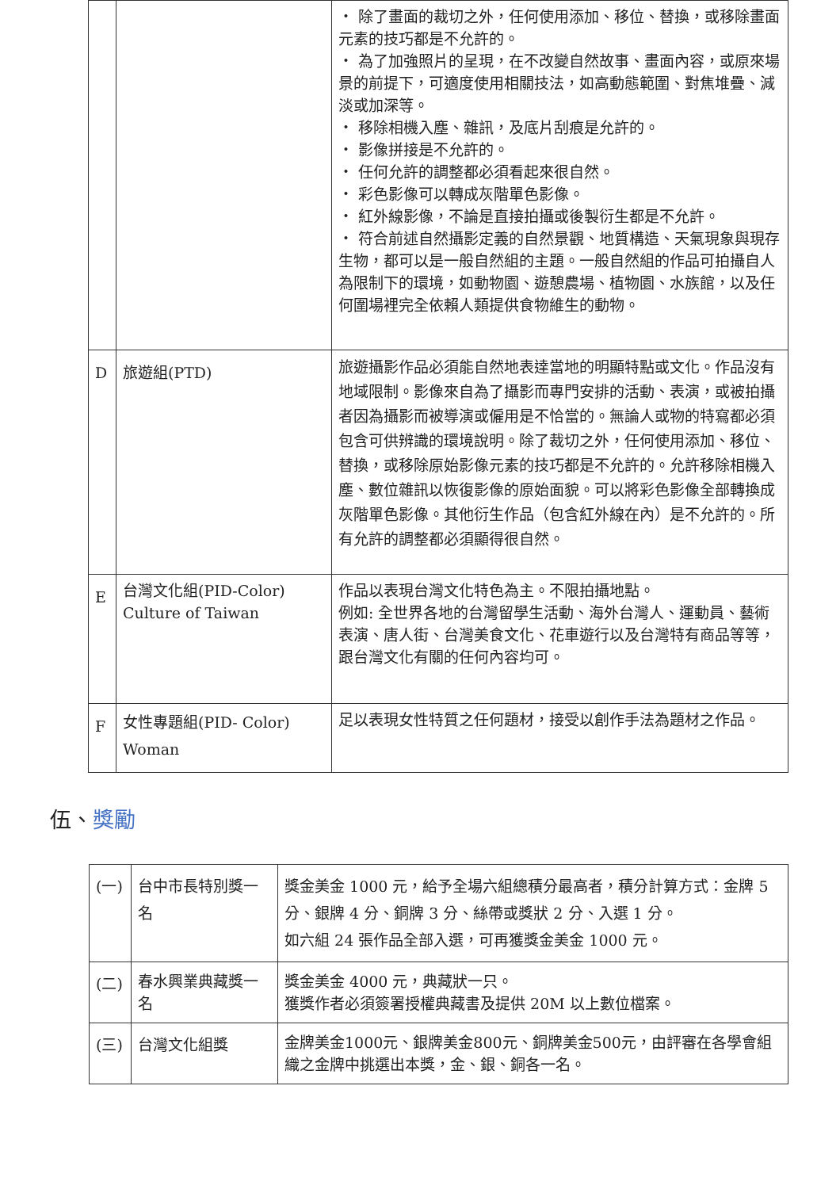| | | ・ 除了畫面的裁切之外，任何使用添加、移位、替換，或移除畫面元素的技巧都是不允許的。 ・ 為了加強照片的呈現，在不改變自然故事、畫面內容，或原來場景的前提下，可適度使用相關技法，如高動態範圍、對焦堆疊、減淡或加深等。 ・ 移除相機入塵、雜訊，及底片刮痕是允許的。 ・ 影像拼接是不允許的。 ・ 任何允許的調整都必須看起來很自然。 ・ 彩色影像可以轉成灰階單色影像。 ・ 紅外線影像，不論是直接拍攝或後製衍生都是不允許。 ・ 符合前述自然攝影定義的自然景觀、地質構造、天氣現象與現存生物，都可以是一般自然組的主題。一般自然組的作品可拍攝自人為限制下的環境，如動物園、遊憩農場、植物園、水族館，以及任何圍場裡完全依賴人類提供食物維生的動物。 |
| D | 旅遊組(PTD) | 旅遊攝影作品必須能自然地表達當地的明顯特點或文化。作品沒有地域限制。影像來自為了攝影而專門安排的活動、表演，或被拍攝者因為攝影而被導演或僱用是不恰當的。無論人或物的特寫都必須包含可供辨識的環境說明。除了裁切之外，任何使用添加、移位、替換，或移除原始影像元素的技巧都是不允許的。允許移除相機入塵、數位雜訊以恢復影像的原始面貌。可以將彩色影像全部轉換成灰階單色影像。其他衍生作品（包含紅外線在內）是不允許的。所有允許的調整都必須顯得很自然。 |
| E | 台灣文化組(PID-Color) Culture of Taiwan | 作品以表現台灣文化特色為主。不限拍攝地點。 例如: 全世界各地的台灣留學生活動、海外台灣人、運動員、藝術表演、唐人街、台灣美食文化、花車遊行以及台灣特有商品等等，跟台灣文化有關的任何內容均可。 |
| F | 女性專題組(PID- Color) Woman | 足以表現女性特質之任何題材，接受以創作手法為題材之作品。 |
伍、獎勵
| (一) | 台中市長特別獎一名 | 獎金美金 1000 元，給予全場六組總積分最高者，積分計算方式：金牌 5 分、銀牌 4 分、銅牌 3 分、絲帶或獎狀 2 分、入選 1 分。 如六組 24 張作品全部入選，可再獲獎金美金 1000 元。 |
| (二) | 春水興業典藏獎一名 | 獎金美金 4000 元，典藏狀一只。 獲獎作者必須簽署授權典藏書及提供 20M 以上數位檔案。 |
| (三) | 台灣文化組獎 | 金牌美金1000元、銀牌美金800元、銅牌美金500元，由評審在各學會組織之金牌中挑選出本獎，金、銀、銅各一名。 |